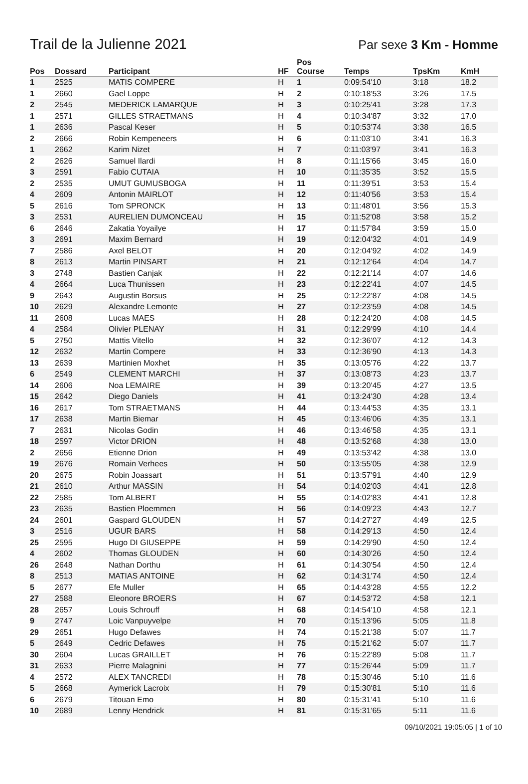Trail de la Julienne 2021
Par sexe 3 Km - Homme
| Pos | Dossard | Participant | HF | Pos Course | Temps | TpsKm | KmH |
| --- | --- | --- | --- | --- | --- | --- | --- |
| 1 | 2525 | MATIS COMPERE | H | 1 | 0:09:54'10 | 3:18 | 18.2 |
| 1 | 2660 | Gael Loppe | H | 2 | 0:10:18'53 | 3:26 | 17.5 |
| 2 | 2545 | MEDERICK LAMARQUE | H | 3 | 0:10:25'41 | 3:28 | 17.3 |
| 1 | 2571 | GILLES STRAETMANS | H | 4 | 0:10:34'87 | 3:32 | 17.0 |
| 1 | 2636 | Pascal Keser | H | 5 | 0:10:53'74 | 3:38 | 16.5 |
| 2 | 2666 | Robin Kempeneers | H | 6 | 0:11:03'10 | 3:41 | 16.3 |
| 1 | 2662 | Karim Nizet | H | 7 | 0:11:03'97 | 3:41 | 16.3 |
| 2 | 2626 | Samuel Ilardi | H | 8 | 0:11:15'66 | 3:45 | 16.0 |
| 3 | 2591 | Fabio CUTAIA | H | 10 | 0:11:35'35 | 3:52 | 15.5 |
| 2 | 2535 | UMUT GUMUSBOGA | H | 11 | 0:11:39'51 | 3:53 | 15.4 |
| 4 | 2609 | Antonin MAIRLOT | H | 12 | 0:11:40'56 | 3:53 | 15.4 |
| 5 | 2616 | Tom SPRONCK | H | 13 | 0:11:48'01 | 3:56 | 15.3 |
| 3 | 2531 | AURELIEN DUMONCEAU | H | 15 | 0:11:52'08 | 3:58 | 15.2 |
| 6 | 2646 | Zakatia Yoyailye | H | 17 | 0:11:57'84 | 3:59 | 15.0 |
| 3 | 2691 | Maxim Bernard | H | 19 | 0:12:04'32 | 4:01 | 14.9 |
| 7 | 2586 | Axel BELOT | H | 20 | 0:12:04'92 | 4:02 | 14.9 |
| 8 | 2613 | Martin PINSART | H | 21 | 0:12:12'64 | 4:04 | 14.7 |
| 3 | 2748 | Bastien Canjak | H | 22 | 0:12:21'14 | 4:07 | 14.6 |
| 4 | 2664 | Luca Thunissen | H | 23 | 0:12:22'41 | 4:07 | 14.5 |
| 9 | 2643 | Augustin Borsus | H | 25 | 0:12:22'87 | 4:08 | 14.5 |
| 10 | 2629 | Alexandre Lemonte | H | 27 | 0:12:23'59 | 4:08 | 14.5 |
| 11 | 2608 | Lucas MAES | H | 28 | 0:12:24'20 | 4:08 | 14.5 |
| 4 | 2584 | Olivier PLENAY | H | 31 | 0:12:29'99 | 4:10 | 14.4 |
| 5 | 2750 | Mattis Vitello | H | 32 | 0:12:36'07 | 4:12 | 14.3 |
| 12 | 2632 | Martin Compere | H | 33 | 0:12:36'90 | 4:13 | 14.3 |
| 13 | 2639 | Martinien Moxhet | H | 35 | 0:13:05'76 | 4:22 | 13.7 |
| 6 | 2549 | CLEMENT MARCHI | H | 37 | 0:13:08'73 | 4:23 | 13.7 |
| 14 | 2606 | Noa LEMAIRE | H | 39 | 0:13:20'45 | 4:27 | 13.5 |
| 15 | 2642 | Diego Daniels | H | 41 | 0:13:24'30 | 4:28 | 13.4 |
| 16 | 2617 | Tom STRAETMANS | H | 44 | 0:13:44'53 | 4:35 | 13.1 |
| 17 | 2638 | Martin Biemar | H | 45 | 0:13:46'06 | 4:35 | 13.1 |
| 7 | 2631 | Nicolas Godin | H | 46 | 0:13:46'58 | 4:35 | 13.1 |
| 18 | 2597 | Victor DRION | H | 48 | 0:13:52'68 | 4:38 | 13.0 |
| 2 | 2656 | Etienne Drion | H | 49 | 0:13:53'42 | 4:38 | 13.0 |
| 19 | 2676 | Romain Verhees | H | 50 | 0:13:55'05 | 4:38 | 12.9 |
| 20 | 2675 | Robin Joassart | H | 51 | 0:13:57'91 | 4:40 | 12.9 |
| 21 | 2610 | Arthur MASSIN | H | 54 | 0:14:02'03 | 4:41 | 12.8 |
| 22 | 2585 | Tom ALBERT | H | 55 | 0:14:02'83 | 4:41 | 12.8 |
| 23 | 2635 | Bastien Ploemmen | H | 56 | 0:14:09'23 | 4:43 | 12.7 |
| 24 | 2601 | Gaspard GLOUDEN | H | 57 | 0:14:27'27 | 4:49 | 12.5 |
| 3 | 2516 | UGUR BARS | H | 58 | 0:14:29'13 | 4:50 | 12.4 |
| 25 | 2595 | Hugo DI GIUSEPPE | H | 59 | 0:14:29'90 | 4:50 | 12.4 |
| 4 | 2602 | Thomas GLOUDEN | H | 60 | 0:14:30'26 | 4:50 | 12.4 |
| 26 | 2648 | Nathan Dorthu | H | 61 | 0:14:30'54 | 4:50 | 12.4 |
| 8 | 2513 | MATIAS ANTOINE | H | 62 | 0:14:31'74 | 4:50 | 12.4 |
| 5 | 2677 | Efe Muller | H | 65 | 0:14:43'28 | 4:55 | 12.2 |
| 27 | 2588 | Eleonore BROERS | H | 67 | 0:14:53'72 | 4:58 | 12.1 |
| 28 | 2657 | Louis Schrouff | H | 68 | 0:14:54'10 | 4:58 | 12.1 |
| 9 | 2747 | Loic Vanpuyvelpe | H | 70 | 0:15:13'96 | 5:05 | 11.8 |
| 29 | 2651 | Hugo Defawes | H | 74 | 0:15:21'38 | 5:07 | 11.7 |
| 5 | 2649 | Cedric Defawes | H | 75 | 0:15:21'62 | 5:07 | 11.7 |
| 30 | 2604 | Lucas GRAILLET | H | 76 | 0:15:22'89 | 5:08 | 11.7 |
| 31 | 2633 | Pierre Malagnini | H | 77 | 0:15:26'44 | 5:09 | 11.7 |
| 4 | 2572 | ALEX TANCREDI | H | 78 | 0:15:30'46 | 5:10 | 11.6 |
| 5 | 2668 | Aymerick Lacroix | H | 79 | 0:15:30'81 | 5:10 | 11.6 |
| 6 | 2679 | Titouan Emo | H | 80 | 0:15:31'41 | 5:10 | 11.6 |
| 10 | 2689 | Lenny Hendrick | H | 81 | 0:15:31'65 | 5:11 | 11.6 |
09/10/2021 19:05:05 | 1 of 10